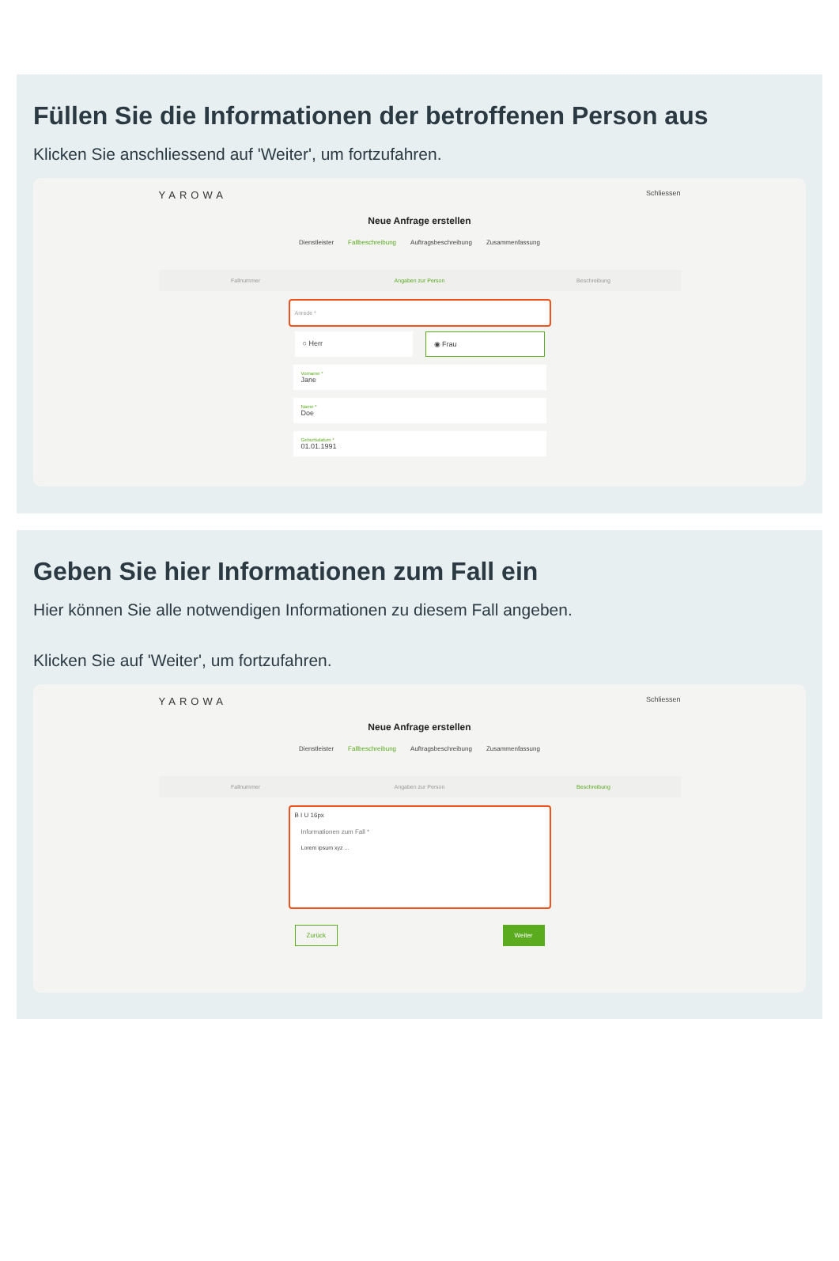Füllen Sie die Informationen der betroffenen Person aus
Klicken Sie anschliessend auf 'Weiter', um fortzufahren.
YAROWA Schliessen
Neue Anfrage erstellen
Dienstleister Fallbeschreibung Auftragsbeschreibung Zusammenfassung
Fallnummer Angaben zur Person Beschreibung
Anrede *
○ Herr ◉ Frau
Vorname *
Jane
Name *
Doe
Geburtsdatum *
01.01.1991
Geben Sie hier Informationen zum Fall ein
Hier können Sie alle notwendigen Informationen zu diesem Fall angeben.
Klicken Sie auf 'Weiter', um fortzufahren.
YAROWA Schliessen
Neue Anfrage erstellen
Dienstleister Fallbeschreibung Auftragsbeschreibung Zusammenfassung
Fallnummer Angaben zur Person Beschreibung
B I U 16px
Informationen zum Fall *
Lorem ipsum xyz ...
Zurück Weiter